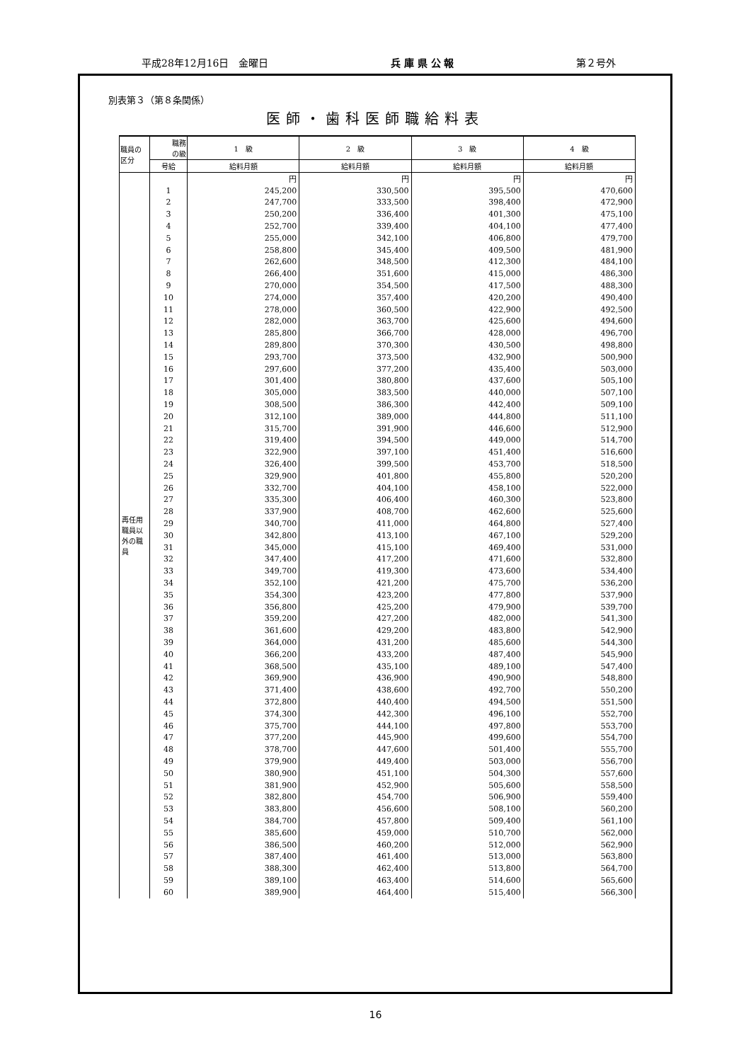平成28年12月16日　金曜日 兵 庫 県 公 報 第２号外
別表第３（第８条関係）
医師・歯科医師職給料表
| 職員の 区分 | 職務 の級 | 1 級 | 2 級 | 3 級 | 4 級 |
| --- | --- | --- | --- | --- | --- |
| | 号給 | 給料月額 | 給料月額 | 給料月額 | 給料月額 |
| 再任用 職員以 外の職 員 | | 円 | 円 | 円 | 円 |
| | 1 | 245,200 | 330,500 | 395,500 | 470,600 |
| | 2 | 247,700 | 333,500 | 398,400 | 472,900 |
| | 3 | 250,200 | 336,400 | 401,300 | 475,100 |
| | 4 | 252,700 | 339,400 | 404,100 | 477,400 |
| | 5 | 255,000 | 342,100 | 406,800 | 479,700 |
| | 6 | 258,800 | 345,400 | 409,500 | 481,900 |
| | 7 | 262,600 | 348,500 | 412,300 | 484,100 |
| | 8 | 266,400 | 351,600 | 415,000 | 486,300 |
| | 9 | 270,000 | 354,500 | 417,500 | 488,300 |
| | 10 | 274,000 | 357,400 | 420,200 | 490,400 |
| | 11 | 278,000 | 360,500 | 422,900 | 492,500 |
| | 12 | 282,000 | 363,700 | 425,600 | 494,600 |
| | 13 | 285,800 | 366,700 | 428,000 | 496,700 |
| | 14 | 289,800 | 370,300 | 430,500 | 498,800 |
| | 15 | 293,700 | 373,500 | 432,900 | 500,900 |
| | 16 | 297,600 | 377,200 | 435,400 | 503,000 |
| | 17 | 301,400 | 380,800 | 437,600 | 505,100 |
| | 18 | 305,000 | 383,500 | 440,000 | 507,100 |
| | 19 | 308,500 | 386,300 | 442,400 | 509,100 |
| | 20 | 312,100 | 389,000 | 444,800 | 511,100 |
| | 21 | 315,700 | 391,900 | 446,600 | 512,900 |
| | 22 | 319,400 | 394,500 | 449,000 | 514,700 |
| | 23 | 322,900 | 397,100 | 451,400 | 516,600 |
| | 24 | 326,400 | 399,500 | 453,700 | 518,500 |
| | 25 | 329,900 | 401,800 | 455,800 | 520,200 |
| | 26 | 332,700 | 404,100 | 458,100 | 522,000 |
| | 27 | 335,300 | 406,400 | 460,300 | 523,800 |
| | 28 | 337,900 | 408,700 | 462,600 | 525,600 |
| | 29 | 340,700 | 411,000 | 464,800 | 527,400 |
| | 30 | 342,800 | 413,100 | 467,100 | 529,200 |
| | 31 | 345,000 | 415,100 | 469,400 | 531,000 |
| | 32 | 347,400 | 417,200 | 471,600 | 532,800 |
| | 33 | 349,700 | 419,300 | 473,600 | 534,400 |
| | 34 | 352,100 | 421,200 | 475,700 | 536,200 |
| | 35 | 354,300 | 423,200 | 477,800 | 537,900 |
| | 36 | 356,800 | 425,200 | 479,900 | 539,700 |
| | 37 | 359,200 | 427,200 | 482,000 | 541,300 |
| | 38 | 361,600 | 429,200 | 483,800 | 542,900 |
| | 39 | 364,000 | 431,200 | 485,600 | 544,300 |
| | 40 | 366,200 | 433,200 | 487,400 | 545,900 |
| | 41 | 368,500 | 435,100 | 489,100 | 547,400 |
| | 42 | 369,900 | 436,900 | 490,900 | 548,800 |
| | 43 | 371,400 | 438,600 | 492,700 | 550,200 |
| | 44 | 372,800 | 440,400 | 494,500 | 551,500 |
| | 45 | 374,300 | 442,300 | 496,100 | 552,700 |
| | 46 | 375,700 | 444,100 | 497,800 | 553,700 |
| | 47 | 377,200 | 445,900 | 499,600 | 554,700 |
| | 48 | 378,700 | 447,600 | 501,400 | 555,700 |
| | 49 | 379,900 | 449,400 | 503,000 | 556,700 |
| | 50 | 380,900 | 451,100 | 504,300 | 557,600 |
| | 51 | 381,900 | 452,900 | 505,600 | 558,500 |
| | 52 | 382,800 | 454,700 | 506,900 | 559,400 |
| | 53 | 383,800 | 456,600 | 508,100 | 560,200 |
| | 54 | 384,700 | 457,800 | 509,400 | 561,100 |
| | 55 | 385,600 | 459,000 | 510,700 | 562,000 |
| | 56 | 386,500 | 460,200 | 512,000 | 562,900 |
| | 57 | 387,400 | 461,400 | 513,000 | 563,800 |
| | 58 | 388,300 | 462,400 | 513,800 | 564,700 |
| | 59 | 389,100 | 463,400 | 514,600 | 565,600 |
| | 60 | 389,900 | 464,400 | 515,400 | 566,300 |
16